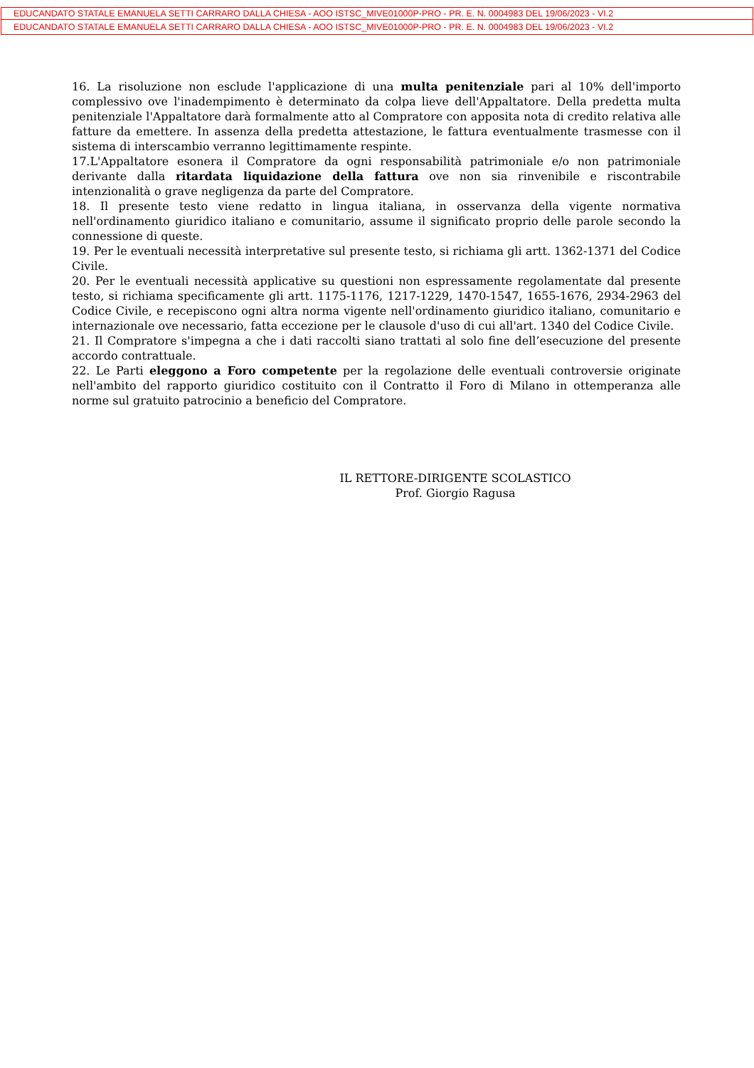EDUCANDATO STATALE EMANUELA SETTI CARRARO DALLA CHIESA - AOO ISTSC_MIVE01000P-PRO - PR. E. N. 0004983 DEL 19/06/2023 - VI.2
EDUCANDATO STATALE EMANUELA SETTI CARRARO DALLA CHIESA - AOO ISTSC_MIVE01000P-PRO - PR. E. N. 0004983 DEL 19/06/2023 - VI.2
16. La risoluzione non esclude l'applicazione di una multa penitenziale pari al 10% dell'importo complessivo ove l'inadempimento è determinato da colpa lieve dell'Appaltatore. Della predetta multa penitenziale l'Appaltatore darà formalmente atto al Compratore con apposita nota di credito relativa alle fatture da emettere. In assenza della predetta attestazione, le fattura eventualmente trasmesse con il sistema di interscambio verranno legittimamente respinte.
17.L'Appaltatore esonera il Compratore da ogni responsabilità patrimoniale e/o non patrimoniale derivante dalla ritardata liquidazione della fattura ove non sia rinvenibile e riscontrabile intenzionalità o grave negligenza da parte del Compratore.
18. Il presente testo viene redatto in lingua italiana, in osservanza della vigente normativa nell'ordinamento giuridico italiano e comunitario, assume il significato proprio delle parole secondo la connessione di queste.
19. Per le eventuali necessità interpretative sul presente testo, si richiama gli artt. 1362-1371 del Codice Civile.
20. Per le eventuali necessità applicative su questioni non espressamente regolamentate dal presente testo, si richiama specificamente gli artt. 1175-1176, 1217-1229, 1470-1547, 1655-1676, 2934-2963 del Codice Civile, e recepiscono ogni altra norma vigente nell'ordinamento giuridico italiano, comunitario e internazionale ove necessario, fatta eccezione per le clausole d'uso di cui all'art. 1340 del Codice Civile.
21. Il Compratore s'impegna a che i dati raccolti siano trattati al solo fine dell’esecuzione del presente accordo contrattuale.
22. Le Parti eleggono a Foro competente per la regolazione delle eventuali controversie originate nell'ambito del rapporto giuridico costituito con il Contratto il Foro di Milano in ottemperanza alle norme sul gratuito patrocinio a beneficio del Compratore.
IL RETTORE-DIRIGENTE SCOLASTICO
Prof. Giorgio Ragusa